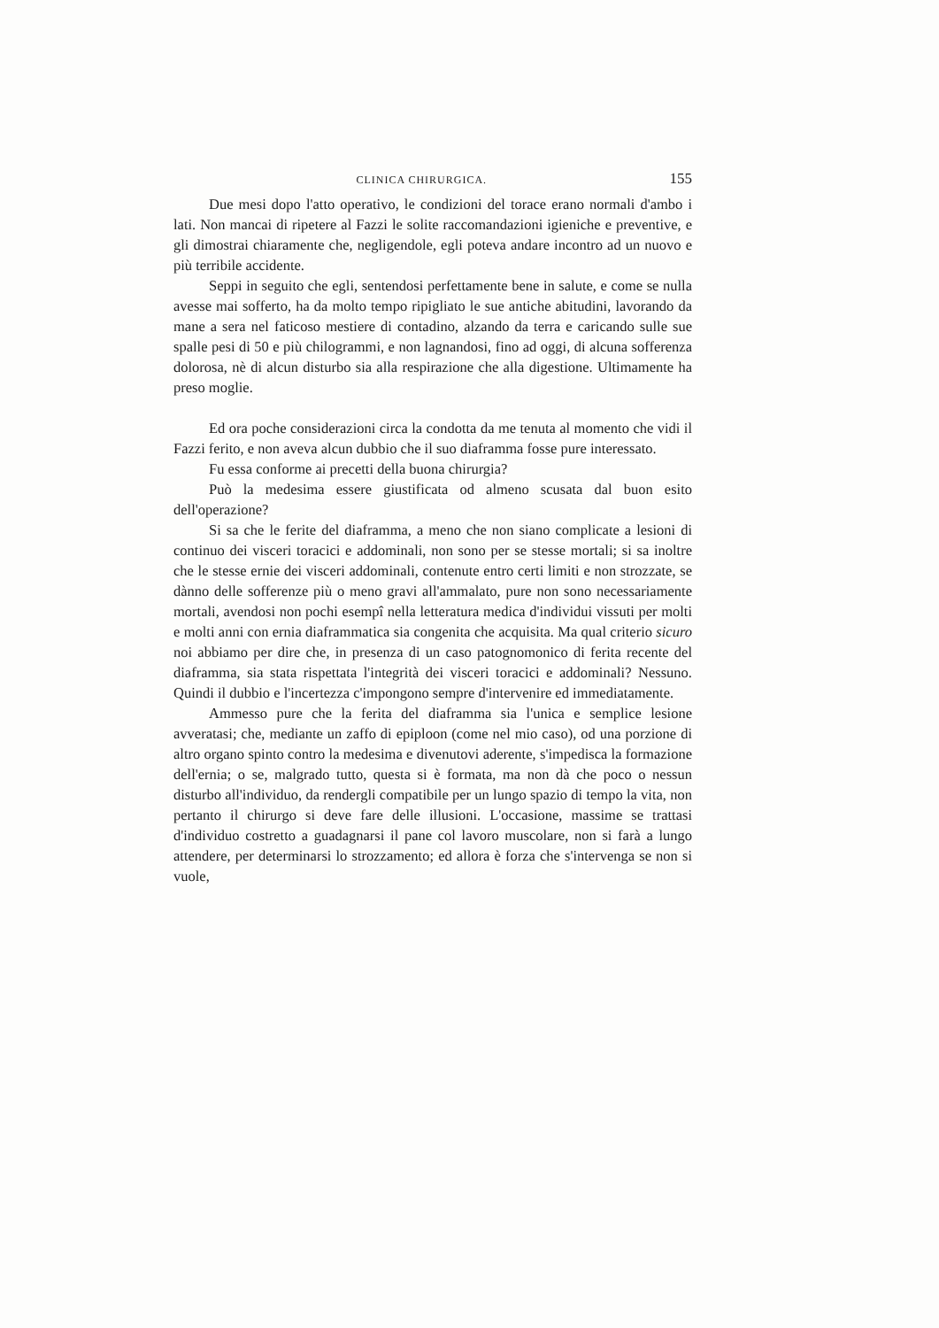CLINICA CHIRURGICA. 155
Due mesi dopo l'atto operativo, le condizioni del torace erano normali d'ambo i lati. Non mancai di ripetere al Fazzi le solite raccomandazioni igieniche e preventive, e gli dimostrai chiaramente che, negligendole, egli poteva andare incontro ad un nuovo e più terribile accidente.
Seppi in seguito che egli, sentendosi perfettamente bene in salute, e come se nulla avesse mai sofferto, ha da molto tempo ripigliato le sue antiche abitudini, lavorando da mane a sera nel faticoso mestiere di contadino, alzando da terra e caricando sulle sue spalle pesi di 50 e più chilogrammi, e non lagnandosi, fino ad oggi, di alcuna sofferenza dolorosa, nè di alcun disturbo sia alla respirazione che alla digestione. Ultimamente ha preso moglie.
Ed ora poche considerazioni circa la condotta da me tenuta al momento che vidi il Fazzi ferito, e non aveva alcun dubbio che il suo diaframma fosse pure interessato.
Fu essa conforme ai precetti della buona chirurgia?
Può la medesima essere giustificata od almeno scusata dal buon esito dell'operazione?
Si sa che le ferite del diaframma, a meno che non siano complicate a lesioni di continuo dei visceri toracici e addominali, non sono per se stesse mortali; si sa inoltre che le stesse ernie dei visceri addominali, contenute entro certi limiti e non strozzate, se dànno delle sofferenze più o meno gravi all'ammalato, pure non sono necessariamente mortali, avendosi non pochi esempî nella letteratura medica d'individui vissuti per molti e molti anni con ernia diaframmatica sia congenita che acquisita. Ma qual criterio sicuro noi abbiamo per dire che, in presenza di un caso patognomonico di ferita recente del diaframma, sia stata rispettata l'integrità dei visceri toracici e addominali? Nessuno. Quindi il dubbio e l'incertezza c'impongono sempre d'intervenire ed immediatamente.
Ammesso pure che la ferita del diaframma sia l'unica e semplice lesione avveratasi; che, mediante un zaffo di epiploon (come nel mio caso), od una porzione di altro organo spinto contro la medesima e divenutovi aderente, s'impedisca la formazione dell'ernia; o se, malgrado tutto, questa si è formata, ma non dà che poco o nessun disturbo all'individuo, da rendergli compatibile per un lungo spazio di tempo la vita, non pertanto il chirurgo si deve fare delle illusioni. L'occasione, massime se trattasi d'individuo costretto a guadagnarsi il pane col lavoro muscolare, non si farà a lungo attendere, per determinarsi lo strozzamento; ed allora è forza che s'intervenga se non si vuole,